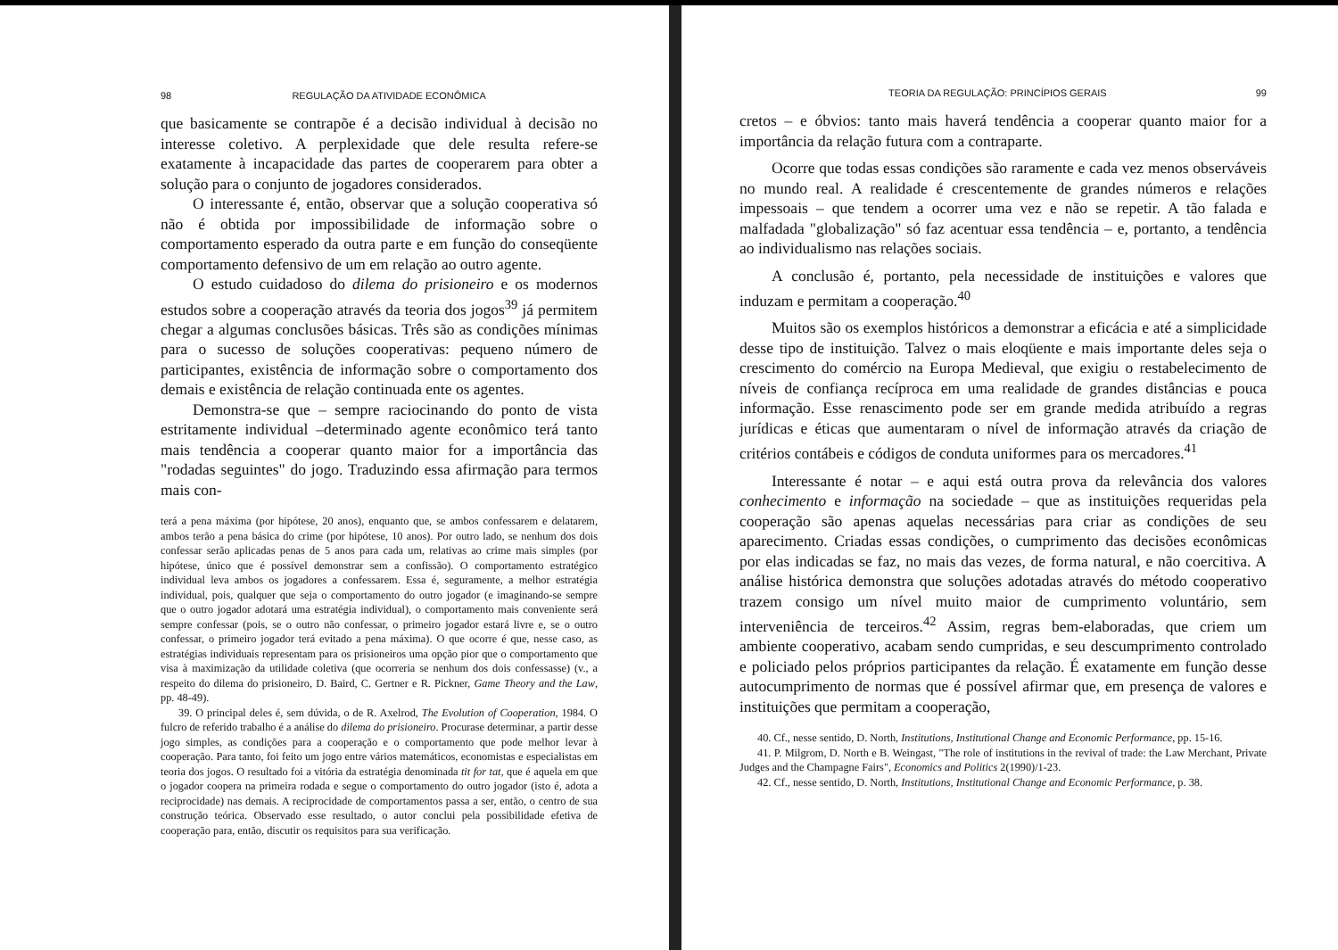98 REGULAÇÃO DA ATIVIDADE ECONÔMICA
que basicamente se contrapõe é a decisão individual à decisão no interesse coletivo. A perplexidade que dele resulta refere-se exatamente à incapacidade das partes de cooperarem para obter a solução para o conjunto de jogadores considerados.
O interessante é, então, observar que a solução cooperativa só não é obtida por impossibilidade de informação sobre o comportamento esperado da outra parte e em função do conseqüente comportamento defensivo de um em relação ao outro agente.
O estudo cuidadoso do dilema do prisioneiro e os modernos estudos sobre a cooperação através da teoria dos jogos<sup>39</sup> já permitem chegar a algumas conclusões básicas. Três são as condições mínimas para o sucesso de soluções cooperativas: pequeno número de participantes, existência de informação sobre o comportamento dos demais e existência de relação continuada ente os agentes.
Demonstra-se que – sempre raciocinando do ponto de vista estritamente individual –determinado agente econômico terá tanto mais tendência a cooperar quanto maior for a importância das "rodadas seguintes" do jogo. Traduzindo essa afirmação para termos mais con-
terá a pena máxima (por hipótese, 20 anos), enquanto que, se ambos confessarem e delatarem, ambos terão a pena básica do crime (por hipótese, 10 anos). Por outro lado, se nenhum dos dois confessar serão aplicadas penas de 5 anos para cada um, relativas ao crime mais simples (por hipótese, único que é possível demonstrar sem a confissão). O comportamento estratégico individual leva ambos os jogadores a confessarem. Essa é, seguramente, a melhor estratégia individual, pois, qualquer que seja o comportamento do outro jogador (e imaginando-se sempre que o outro jogador adotará uma estratégia individual), o comportamento mais conveniente será sempre confessar (pois, se o outro não confessar, o primeiro jogador estará livre e, se o outro confessar, o primeiro jogador terá evitado a pena máxima). O que ocorre é que, nesse caso, as estratégias individuais representam para os prisioneiros uma opção pior que o comportamento que visa à maximização da utilidade coletiva (que ocorreria se nenhum dos dois confessasse) (v., a respeito do dilema do prisioneiro, D. Baird, C. Gertner e R. Pickner, Game Theory and the Law, pp. 48-49).
39. O principal deles é, sem dúvida, o de R. Axelrod, The Evolution of Cooperation, 1984. O fulcro de referido trabalho é a análise do dilema do prisioneiro. Procurase determinar, a partir desse jogo simples, as condições para a cooperação e o comportamento que pode melhor levar à cooperação. Para tanto, foi feito um jogo entre vários matemáticos, economistas e especialistas em teoria dos jogos. O resultado foi a vitória da estratégia denominada tit for tat, que é aquela em que o jogador coopera na primeira rodada e segue o comportamento do outro jogador (isto é, adota a reciprocidade) nas demais. A reciprocidade de comportamentos passa a ser, então, o centro de sua construção teórica. Observado esse resultado, o autor conclui pela possibilidade efetiva de cooperação para, então, discutir os requisitos para sua verificação.
TEORIA DA REGULAÇÃO: PRINCÍPIOS GERAIS 99
cretos – e óbvios: tanto mais haverá tendência a cooperar quanto maior for a importância da relação futura com a contraparte.
Ocorre que todas essas condições são raramente e cada vez menos observáveis no mundo real. A realidade é crescentemente de grandes números e relações impessoais – que tendem a ocorrer uma vez e não se repetir. A tão falada e malfadada "globalização" só faz acentuar essa tendência – e, portanto, a tendência ao individualismo nas relações sociais.
A conclusão é, portanto, pela necessidade de instituições e valores que induzam e permitam a cooperação.<sup>40</sup>
Muitos são os exemplos históricos a demonstrar a eficácia e até a simplicidade desse tipo de instituição. Talvez o mais eloqüente e mais importante deles seja o crescimento do comércio na Europa Medieval, que exigiu o restabelecimento de níveis de confiança recíproca em uma realidade de grandes distâncias e pouca informação. Esse renascimento pode ser em grande medida atribuído a regras jurídicas e éticas que aumentaram o nível de informação através da criação de critérios contábeis e códigos de conduta uniformes para os mercadores.<sup>41</sup>
Interessante é notar – e aqui está outra prova da relevância dos valores conhecimento e informação na sociedade – que as instituições requeridas pela cooperação são apenas aquelas necessárias para criar as condições de seu aparecimento. Criadas essas condições, o cumprimento das decisões econômicas por elas indicadas se faz, no mais das vezes, de forma natural, e não coercitiva. A análise histórica demonstra que soluções adotadas através do método cooperativo trazem consigo um nível muito maior de cumprimento voluntário, sem interveniência de terceiros.<sup>42</sup> Assim, regras bem-elaboradas, que criem um ambiente cooperativo, acabam sendo cumpridas, e seu descumprimento controlado e policiado pelos próprios participantes da relação. É exatamente em função desse autocumprimento de normas que é possível afirmar que, em presença de valores e instituições que permitam a cooperação,
40. Cf., nesse sentido, D. North, Institutions, Institutional Change and Economic Performance, pp. 15-16.
41. P. Milgrom, D. North e B. Weingast, "The role of institutions in the revival of trade: the Law Merchant, Private Judges and the Champagne Fairs", Economics and Politics 2(1990)/1-23.
42. Cf., nesse sentido, D. North, Institutions, Institutional Change and Economic Performance, p. 38.